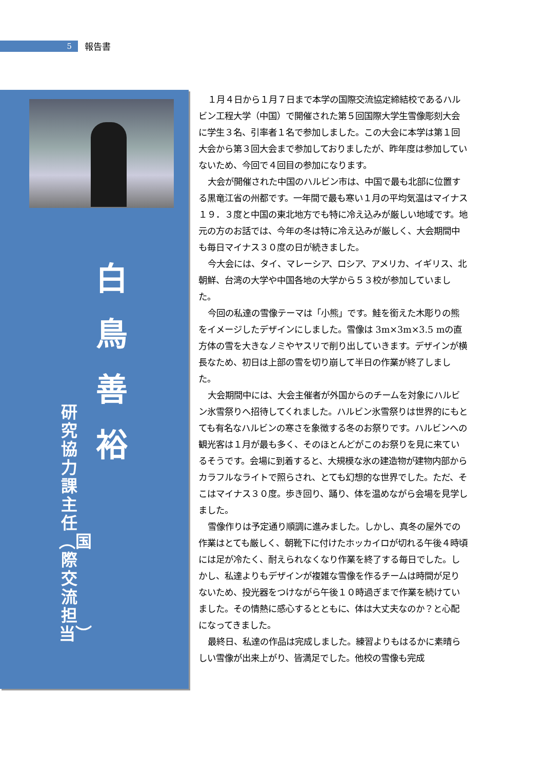5
報告書
白 鳥 善 裕
研究協力課主任︵国際交流担当︶
１月４日から１月７日まで本学の国際交流協定締結校であるハルビン工程大学（中国）で開催された第５回国際大学生雪像彫刻大会に学生３名、引率者１名で参加しました。この大会に本学は第１回大会から第３回大会まで参加しておりましたが、昨年度は参加していないため、今回で４回目の参加になります。
大会が開催された中国のハルビン市は、中国で最も北部に位置する黒竜江省の州都です。一年間で最も寒い１月の平均気温はマイナス１９．３度と中国の東北地方でも特に冷え込みが厳しい地域です。地元の方のお話では、今年の冬は特に冷え込みが厳しく、大会期間中も毎日マイナス３０度の日が続きました。
今大会には、タイ、マレーシア、ロシア、アメリカ、イギリス、北朝鮮、台湾の大学や中国各地の大学から５３校が参加していました。
今回の私達の雪像テーマは「小熊」です。鮭を銜えた木彫りの熊をイメージしたデザインにしました。雪像は 3m×3m×3.5 mの直方体の雪を大きなノミやヤスリで削り出していきます。デザインが横長なため、初日は上部の雪を切り崩して半日の作業が終了しました。
大会期間中には、大会主催者が外国からのチームを対象にハルビン氷雪祭りへ招待してくれました。ハルビン氷雪祭りは世界的にもとても有名なハルビンの寒さを象徴する冬のお祭りです。ハルビンへの観光客は１月が最も多く、そのほとんどがこのお祭りを見に来ているそうです。会場に到着すると、大規模な氷の建造物が建物内部からカラフルなライトで照らされ、とても幻想的な世界でした。ただ、そこはマイナス３０度。歩き回り、踊り、体を温めながら会場を見学しました。
雪像作りは予定通り順調に進みました。しかし、真冬の屋外での作業はとても厳しく、朝靴下に付けたホッカイロが切れる午後４時頃には足が冷たく、耐えられなくなり作業を終了する毎日でした。しかし、私達よりもデザインが複雑な雪像を作るチームは時間が足りないため、投光器をつけながら午後１０時過ぎまで作業を続けていました。その情熱に感心するとともに、体は大丈夫なのか？と心配になってきました。
最終日、私達の作品は完成しました。練習よりもはるかに素晴らしい雪像が出来上がり、皆満足でした。他校の雪像も完成